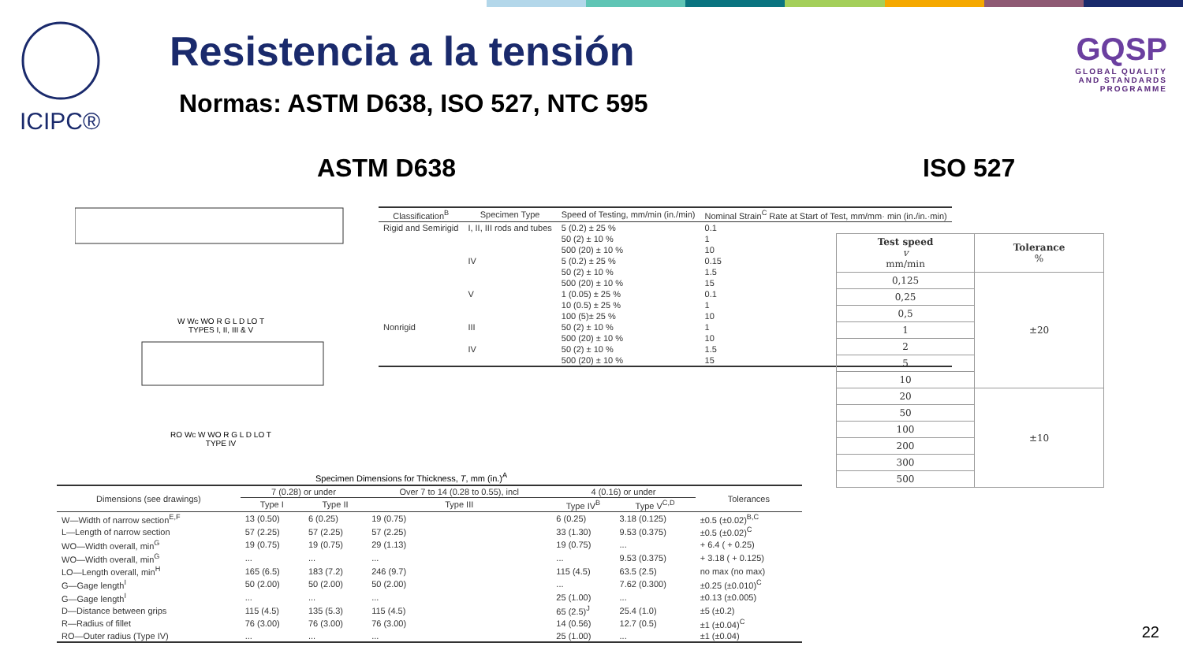ICIPC®
Resistencia a la tensión
Normas: ASTM D638, ISO 527, NTC 595
GQSP
GLOBAL QUALITY
AND STANDARDS PROGRAMME
ASTM D638 ISO 527
W Wc WO R G L D LO T
TYPES I, II, III & V
RO Wc W WO R G L D LO T
TYPE IV
| Classification<sup>B</sup> | Specimen Type | Speed of Testing, mm/min (in./min) | Nominal Strain<sup>C</sup> Rate at Start of Test, mm/mm· min (in./in.·min) |
| --- | --- | --- | --- |
| Rigid and Semirigid | I, II, III rods and tubes | 5 (0.2) ± 25 % | 0.1 |
| | | 50 (2) ± 10 % | 1 |
| | | 500 (20) ± 10 % | 10 |
| | IV | 5 (0.2) ± 25 % | 0.15 |
| | | 50 (2) ± 10 % | 1.5 |
| | | 500 (20) ± 10 % | 15 |
| | V | 1 (0.05) ± 25 % | 0.1 |
| | | 10 (0.5) ± 25 % | 1 |
| | | 100 (5)± 25 % | 10 |
| Nonrigid | III | 50 (2) ± 10 % | 1 |
| | | 500 (20) ± 10 % | 10 |
| | IV | 50 (2) ± 10 % | 1.5 |
| | | 500 (20) ± 10 % | 15 |
Specimen Dimensions for Thickness, T, mm (in.)<sup>A</sup>
| Dimensions (see drawings) | 7 (0.28) or under | | Over 7 to 14 (0.28 to 0.55), incl | 4 (0.16) or under | | Tolerances |
| --- | --- | --- | --- | --- | --- | --- |
| | Type I | Type II | Type III | Type IV<sup>B</sup> | Type V<sup>C,D</sup> | |
| W—Width of narrow section<sup>E,F</sup> | 13 (0.50) | 6 (0.25) | 19 (0.75) | 6 (0.25) | 3.18 (0.125) | ±0.5 (±0.02)<sup>B,C</sup> |
| L—Length of narrow section | 57 (2.25) | 57 (2.25) | 57 (2.25) | 33 (1.30) | 9.53 (0.375) | ±0.5 (±0.02)<sup>C</sup> |
| WO—Width overall, min<sup>G</sup> | 19 (0.75) | 19 (0.75) | 29 (1.13) | 19 (0.75) | ... | + 6.4 ( + 0.25) |
| WO—Width overall, min<sup>G</sup> | ... | ... | ... | ... | 9.53 (0.375) | + 3.18 ( + 0.125) |
| LO—Length overall, min<sup>H</sup> | 165 (6.5) | 183 (7.2) | 246 (9.7) | 115 (4.5) | 63.5 (2.5) | no max (no max) |
| G—Gage length<sup>I</sup> | 50 (2.00) | 50 (2.00) | 50 (2.00) | ... | 7.62 (0.300) | ±0.25 (±0.010)<sup>C</sup> |
| G—Gage length<sup>I</sup> | ... | ... | ... | 25 (1.00) | ... | ±0.13 (±0.005) |
| D—Distance between grips | 115 (4.5) | 135 (5.3) | 115 (4.5) | 65 (2.5)<sup>J</sup> | 25.4 (1.0) | ±5 (±0.2) |
| R—Radius of fillet | 76 (3.00) | 76 (3.00) | 76 (3.00) | 14 (0.56) | 12.7 (0.5) | ±1 (±0.04)<sup>C</sup> |
| RO—Outer radius (Type IV) | ... | ... | ... | 25 (1.00) | ... | ±1 (±0.04) |
| Test speed v mm/min | Tolerance % |
| --- | --- |
| 0,125 | ±20 |
| 0,25 | |
| 0,5 | |
| 1 | |
| 2 | |
| 5 | |
| 10 | |
| 20 | ±10 |
| 50 | |
| 100 | |
| 200 | |
| 300 | |
| 500 | |
22